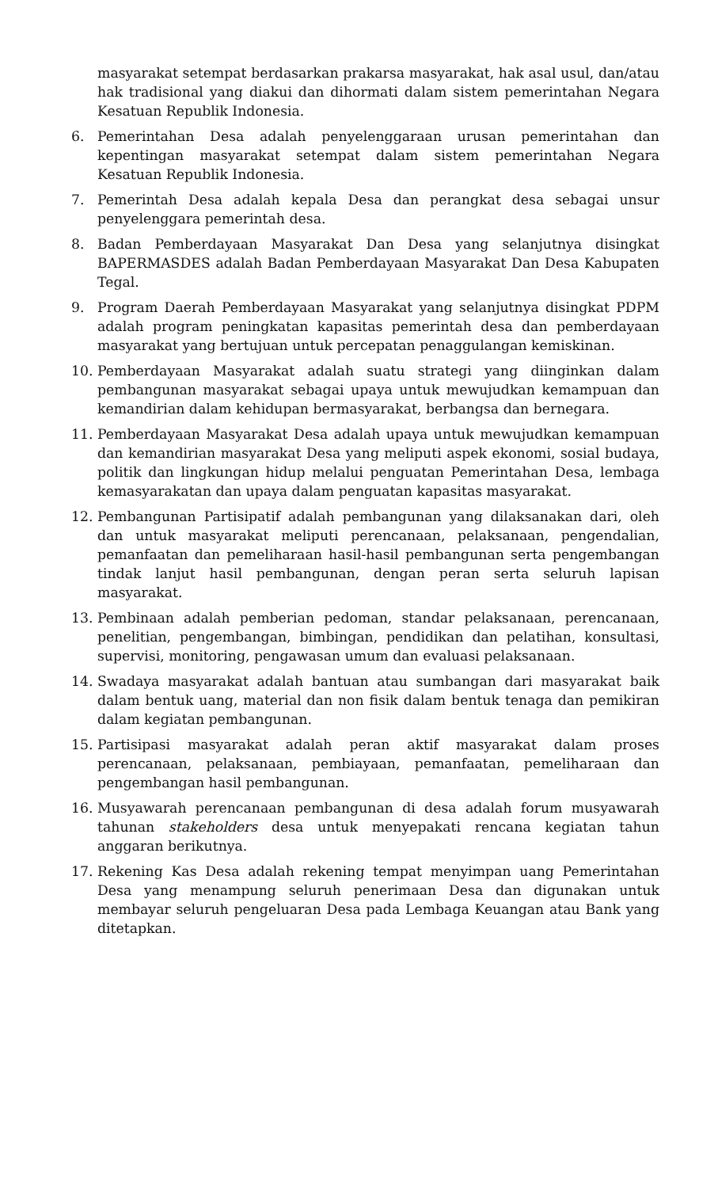masyarakat setempat berdasarkan prakarsa masyarakat, hak asal usul, dan/atau hak tradisional yang diakui dan dihormati dalam sistem pemerintahan Negara Kesatuan Republik Indonesia.
6. Pemerintahan Desa adalah penyelenggaraan urusan pemerintahan dan kepentingan masyarakat setempat dalam sistem pemerintahan Negara Kesatuan Republik Indonesia.
7. Pemerintah Desa adalah kepala Desa dan perangkat desa sebagai unsur penyelenggara pemerintah desa.
8. Badan Pemberdayaan Masyarakat Dan Desa yang selanjutnya disingkat BAPERMASDES adalah Badan Pemberdayaan Masyarakat Dan Desa Kabupaten Tegal.
9. Program Daerah Pemberdayaan Masyarakat yang selanjutnya disingkat PDPM adalah program peningkatan kapasitas pemerintah desa dan pemberdayaan masyarakat yang bertujuan untuk percepatan penaggulangan kemiskinan.
10. Pemberdayaan Masyarakat adalah suatu strategi yang diinginkan dalam pembangunan masyarakat sebagai upaya untuk mewujudkan kemampuan dan kemandirian dalam kehidupan bermasyarakat, berbangsa dan bernegara.
11. Pemberdayaan Masyarakat Desa adalah upaya untuk mewujudkan kemampuan dan kemandirian masyarakat Desa yang meliputi aspek ekonomi, sosial budaya, politik dan lingkungan hidup melalui penguatan Pemerintahan Desa, lembaga kemasyarakatan dan upaya dalam penguatan kapasitas masyarakat.
12. Pembangunan Partisipatif adalah pembangunan yang dilaksanakan dari, oleh dan untuk masyarakat meliputi perencanaan, pelaksanaan, pengendalian, pemanfaatan dan pemeliharaan hasil-hasil pembangunan serta pengembangan tindak lanjut hasil pembangunan, dengan peran serta seluruh lapisan masyarakat.
13. Pembinaan adalah pemberian pedoman, standar pelaksanaan, perencanaan, penelitian, pengembangan, bimbingan, pendidikan dan pelatihan, konsultasi, supervisi, monitoring, pengawasan umum dan evaluasi pelaksanaan.
14. Swadaya masyarakat adalah bantuan atau sumbangan dari masyarakat baik dalam bentuk uang, material dan non fisik dalam bentuk tenaga dan pemikiran dalam kegiatan pembangunan.
15. Partisipasi masyarakat adalah peran aktif masyarakat dalam proses perencanaan, pelaksanaan, pembiayaan, pemanfaatan, pemeliharaan dan pengembangan hasil pembangunan.
16. Musyawarah perencanaan pembangunan di desa adalah forum musyawarah tahunan stakeholders desa untuk menyepakati rencana kegiatan tahun anggaran berikutnya.
17. Rekening Kas Desa adalah rekening tempat menyimpan uang Pemerintahan Desa yang menampung seluruh penerimaan Desa dan digunakan untuk membayar seluruh pengeluaran Desa pada Lembaga Keuangan atau Bank yang ditetapkan.